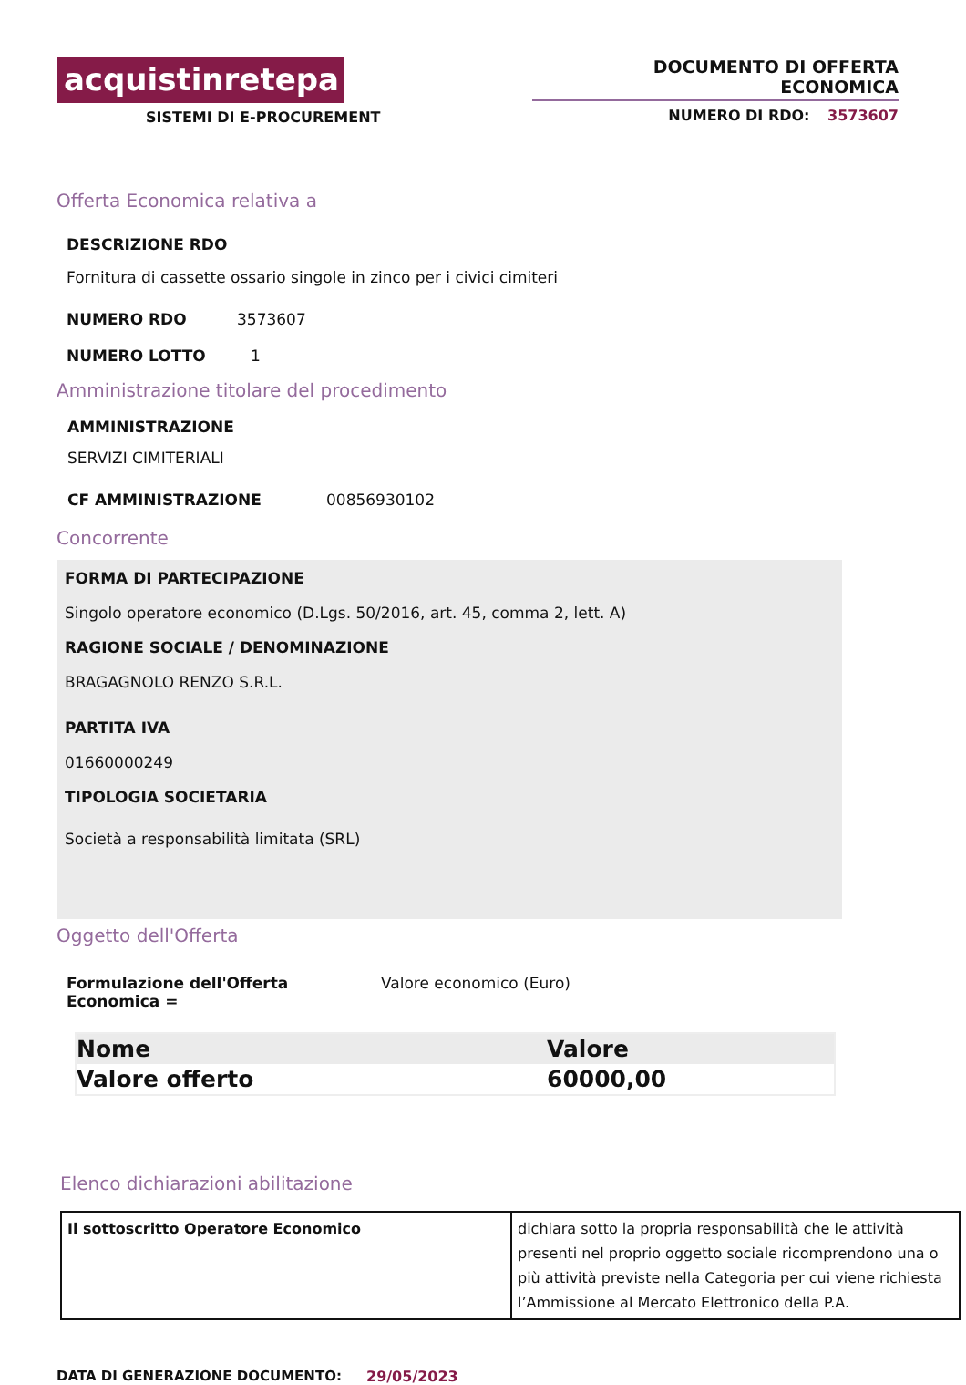acquistinretepa
SISTEMI DI E-PROCUREMENT
DOCUMENTO DI OFFERTA ECONOMICA
NUMERO DI RDO: 3573607
Offerta Economica relativa a
DESCRIZIONE RDO
Fornitura di cassette ossario singole in zinco per i civici cimiteri
NUMERO RDO 3573607
NUMERO LOTTO 1
Amministrazione titolare del procedimento
AMMINISTRAZIONE
SERVIZI CIMITERIALI
CF AMMINISTRAZIONE 00856930102
Concorrente
FORMA DI PARTECIPAZIONE
Singolo operatore economico (D.Lgs. 50/2016, art. 45, comma 2, lett. A)
RAGIONE SOCIALE / DENOMINAZIONE
BRAGAGNOLO RENZO S.R.L.
PARTITA IVA
01660000249
TIPOLOGIA SOCIETARIA
Società a responsabilità limitata (SRL)
Oggetto dell'Offerta
Formulazione dell'Offerta Economica = Valore economico (Euro)
| Nome | Valore |
| --- | --- |
| Valore offerto | 60000,00 |
Elenco dichiarazioni abilitazione
| Il sottoscritto Operatore Economico | dichiara sotto la propria responsabilità che le attività presenti nel proprio oggetto sociale ricomprendono una o più attività previste nella Categoria per cui viene richiesta l’Ammissione al Mercato Elettronico della P.A. |
DATA DI GENERAZIONE DOCUMENTO: 29/05/2023